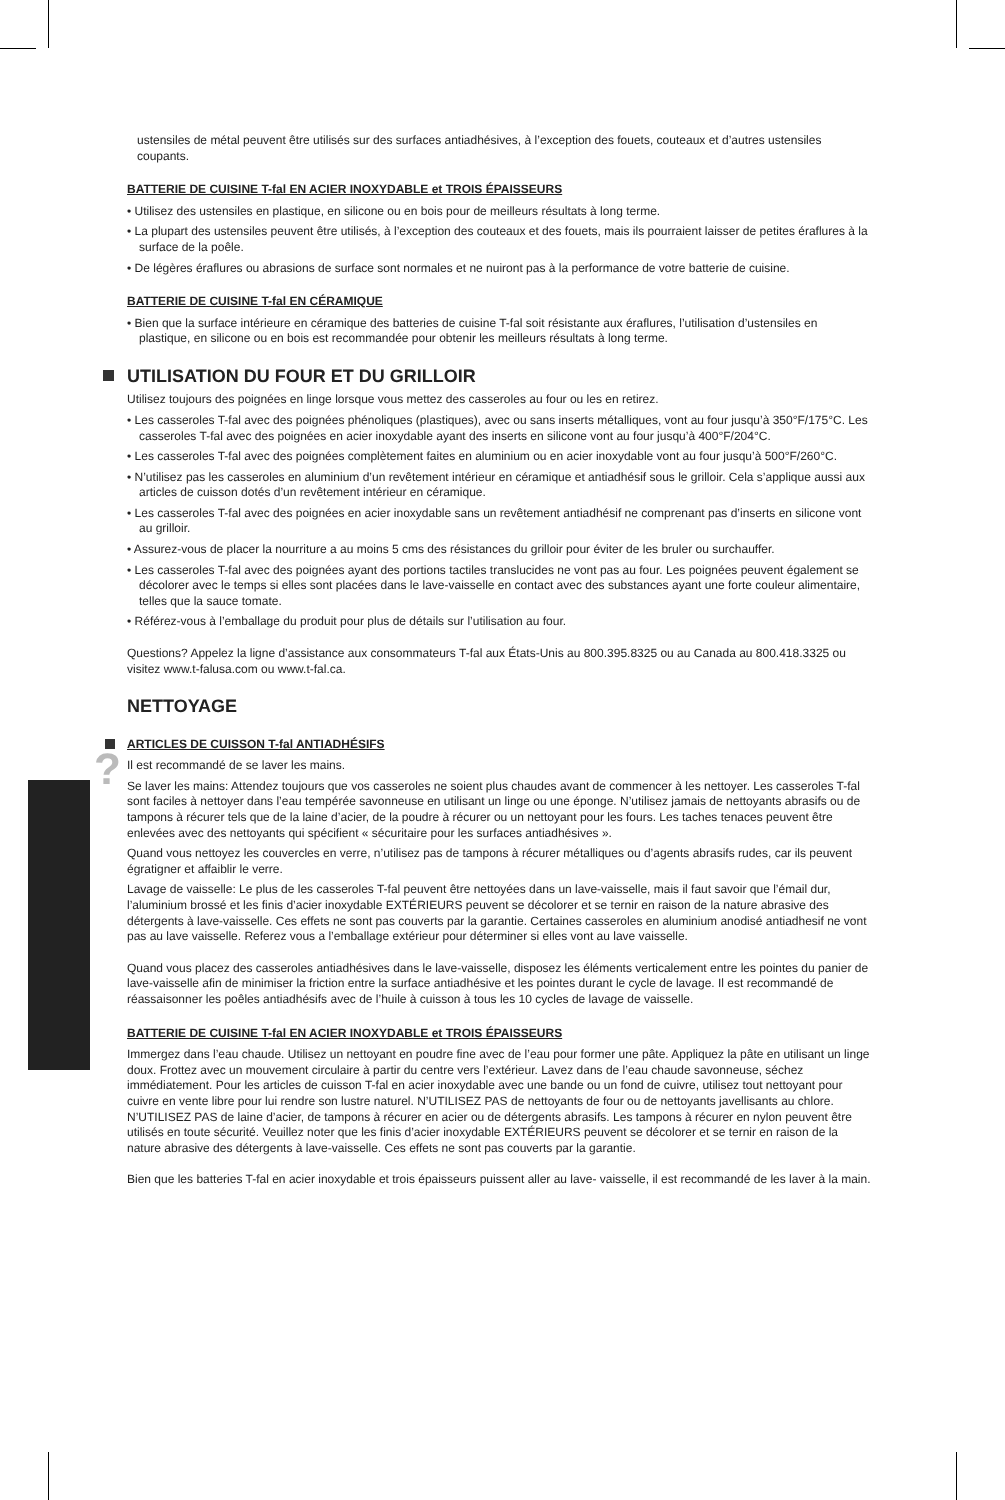?
ustensiles de métal peuvent être utilisés sur des surfaces antiadhésives, à l’exception des fouets, couteaux et d’autres ustensiles coupants.
BATTERIE DE CUISINE T-fal EN ACIER INOXYDABLE et TROIS ÉPAISSEURS
• Utilisez des ustensiles en plastique, en silicone ou en bois pour de meilleurs résultats à long terme.
• La plupart des ustensiles peuvent être utilisés, à l’exception des couteaux et des fouets, mais ils pourraient laisser de petites éraflures à la surface de la poêle.
• De légères éraflures ou abrasions de surface sont normales et ne nuiront pas à la performance de votre batterie de cuisine.
BATTERIE DE CUISINE T-fal EN CÉRAMIQUE
• Bien que la surface intérieure en céramique des batteries de cuisine T-fal soit résistante aux éraflures, l’utilisation d’ustensiles en plastique, en silicone ou en bois est recommandée pour obtenir les meilleurs résultats à long terme.
UTILISATION DU FOUR ET DU GRILLOIR
Utilisez toujours des poignées en linge lorsque vous mettez des casseroles au four ou les en retirez.
• Les casseroles T-fal avec des poignées phénoliques (plastiques), avec ou sans inserts métalliques, vont au four jusqu’à 350°F/175°C. Les casseroles T-fal avec des poignées en acier inoxydable ayant des inserts en silicone vont au four jusqu’à 400°F/204°C.
• Les casseroles T-fal avec des poignées complètement faites en aluminium ou en acier inoxydable vont au four jusqu’à 500°F/260°C.
• N’utilisez pas les casseroles en aluminium d’un revêtement intérieur en céramique et antiadhésif sous le grilloir. Cela s’applique aussi aux articles de cuisson dotés d’un revêtement intérieur en céramique.
• Les casseroles T-fal avec des poignées en acier inoxydable sans un revêtement antiadhésif ne comprenant pas d’inserts en silicone vont au grilloir.
• Assurez-vous de placer la nourriture a au moins 5 cms des résistances du grilloir pour éviter de les bruler ou surchauffer.
• Les casseroles T-fal avec des poignées ayant des portions tactiles translucides ne vont pas au four. Les poignées peuvent également se décolorer avec le temps si elles sont placées dans le lave-vaisselle en contact avec des substances ayant une forte couleur alimentaire, telles que la sauce tomate.
• Référez-vous à l’emballage du produit pour plus de détails sur l’utilisation au four.
Questions? Appelez la ligne d’assistance aux consommateurs T-fal aux États-Unis au 800.395.8325 ou au Canada au 800.418.3325 ou visitez www.t-falusa.com ou www.t-fal.ca.
NETTOYAGE
ARTICLES DE CUISSON T-fal ANTIADHÉSIFS
Il est recommandé de se laver les mains.
Se laver les mains: Attendez toujours que vos casseroles ne soient plus chaudes avant de commencer à les nettoyer. Les casseroles T-fal sont faciles à nettoyer dans l’eau tempérée savonneuse en utilisant un linge ou une éponge. N’utilisez jamais de nettoyants abrasifs ou de tampons à récurer tels que de la laine d’acier, de la poudre à récurer ou un nettoyant pour les fours. Les taches tenaces peuvent être enlevées avec des nettoyants qui spécifient « sécuritaire pour les surfaces antiadhésives ».
Quand vous nettoyez les couvercles en verre, n’utilisez pas de tampons à récurer métalliques ou d’agents abrasifs rudes, car ils peuvent égratigner et affaiblir le verre.
Lavage de vaisselle: Le plus de les casseroles T-fal peuvent être nettoyées dans un lave-vaisselle, mais il faut savoir que l’émail dur, l’aluminium brossé et les finis d’acier inoxydable EXTÉRIEURS peuvent se décolorer et se ternir en raison de la nature abrasive des détergents à lave-vaisselle. Ces effets ne sont pas couverts par la garantie. Certaines casseroles en aluminium anodisé antiadhesif ne vont pas au lave vaisselle. Referez vous a l’emballage extérieur pour déterminer si elles vont au lave vaisselle.
Quand vous placez des casseroles antiadhésives dans le lave-vaisselle, disposez les éléments verticalement entre les pointes du panier de lave-vaisselle afin de minimiser la friction entre la surface antiadhésive et les pointes durant le cycle de lavage. Il est recommandé de réassaisonner les poêles antiadhésifs avec de l’huile à cuisson à tous les 10 cycles de lavage de vaisselle.
BATTERIE DE CUISINE T-fal EN ACIER INOXYDABLE et TROIS ÉPAISSEURS
Immergez dans l’eau chaude. Utilisez un nettoyant en poudre fine avec de l’eau pour former une pâte. Appliquez la pâte en utilisant un linge doux. Frottez avec un mouvement circulaire à partir du centre vers l’extérieur. Lavez dans de l’eau chaude savonneuse, séchez immédiatement. Pour les articles de cuisson T-fal en acier inoxydable avec une bande ou un fond de cuivre, utilisez tout nettoyant pour cuivre en vente libre pour lui rendre son lustre naturel. N’UTILISEZ PAS de nettoyants de four ou de nettoyants javellisants au chlore. N’UTILISEZ PAS de laine d’acier, de tampons à récurer en acier ou de détergents abrasifs. Les tampons à récurer en nylon peuvent être utilisés en toute sécurité. Veuillez noter que les finis d’acier inoxydable EXTÉRIEURS peuvent se décolorer et se ternir en raison de la nature abrasive des détergents à lave-vaisselle. Ces effets ne sont pas couverts par la garantie.
Bien que les batteries T-fal en acier inoxydable et trois épaisseurs puissent aller au lave- vaisselle, il est recommandé de les laver à la main.